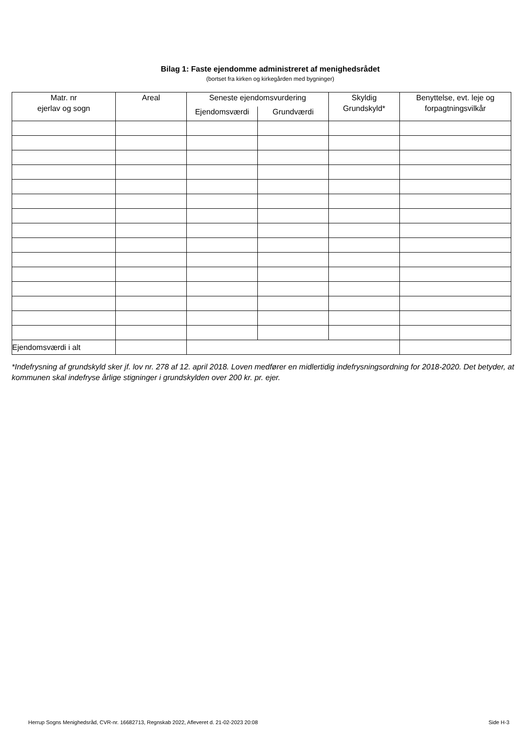Bilag 1: Faste ejendomme administreret af menighedsrådet
(bortset fra kirken og kirkegården med bygninger)
| Matr. nr ejerlav og sogn | Areal | Seneste ejendomsvurdering | | Skyldig Grundskyld* | Benyttelse, evt. leje og forpagtningsvilkår |
| --- | --- | --- | --- | --- | --- |
| | | Ejendomsværdi | Grundværdi | | |
| Ejendomsværdi i alt | | | | | |
*Indefrysning af grundskyld sker jf. lov nr. 278 af 12. april 2018. Loven medfører en midlertidig indefrysningsordning for 2018-2020. Det betyder, at kommunen skal indefryse årlige stigninger i grundskylden over 200 kr. pr. ejer.
Herrup Sogns Menighedsråd, CVR-nr. 16682713, Regnskab 2022, Afleveret d. 21-02-2023 20:08 Side H-3